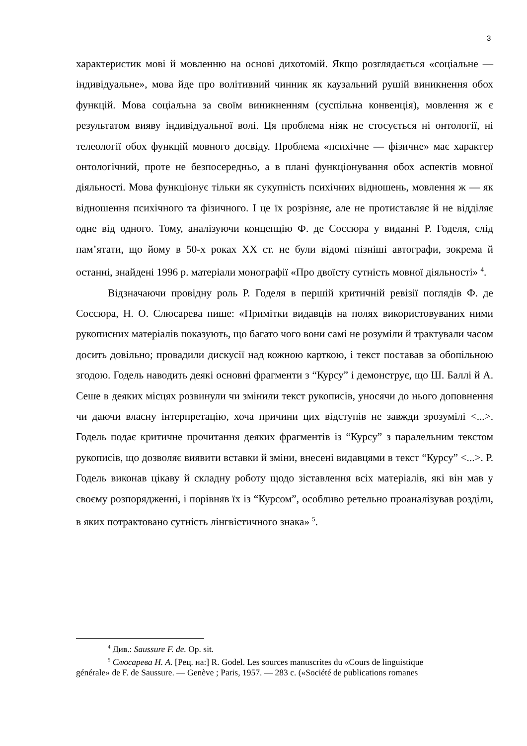3
характеристик мові й мовленню на основі дихотомій. Якщо розглядається «соціальне — індивідуальне», мова йде про волітивний чинник як каузальний рушій виникнення обох функцій. Мова соціальна за своїм виникненням (суспільна конвенція), мовлення ж є результатом вияву індивідуальної волі. Ця проблема ніяк не стосується ні онтології, ні телеології обох функцій мовного досвіду. Проблема «психічне — фізичне» має характер онтологічний, проте не безпосередньо, а в плані функціонування обох аспектів мовної діяльності. Мова функціонує тільки як сукупність психічних відношень, мовлення ж — як відношення психічного та фізичного. І це їх розрізняє, але не протиставляє й не відділяє одне від одного. Тому, аналізуючи концепцію Ф. де Соссюра у виданні Р. Годеля, слід пам’ятати, що йому в 50-х роках XX ст. не були відомі пізніші автографи, зокрема й останні, знайдені 1996 р. матеріали монографії «Про двоїсту сутність мовної діяльності» <sup>4</sup>.
Відзначаючи провідну роль Р. Годеля в першій критичній ревізії поглядів Ф. де Соссюра, Н. О. Слюсарева пише: «Примітки видавців на полях використовуваних ними рукописних матеріалів показують, що багато чого вони самі не розуміли й трактували часом досить довільно; провадили дискусії над кожною карткою, і текст поставав за обопільною згодою. Годель наводить деякі основні фрагменти з “Курсу” і демонструє, що Ш. Баллі й А. Сеше в деяких місцях розвинули чи змінили текст рукописів, уносячи до нього доповнення чи даючи власну інтерпретацію, хоча причини цих відступів не завжди зрозумілі <...>. Годель подає критичне прочитання деяких фрагментів із “Курсу” з паралельним текстом рукописів, що дозволяє виявити вставки й зміни, внесені видавцями в текст “Курсу” <...>. Р. Годель виконав цікаву й складну роботу щодо зіставлення всіх матеріалів, які він мав у своєму розпорядженні, і порівняв їх із “Курсом”, особливо ретельно проаналізував розділи, в яких потрактовано сутність лінгвістичного знака» <sup>5</sup>.
<sup>4</sup> Див.: Saussure F. de. Op. sit.
<sup>5</sup> Слюсарева Н. А. [Рец. на:] R. Godel. Les sources manuscrites du «Cours de linguistique
générale» de F. de Saussure. — Genève ; Paris, 1957. — 283 c. («Société de publications romanes